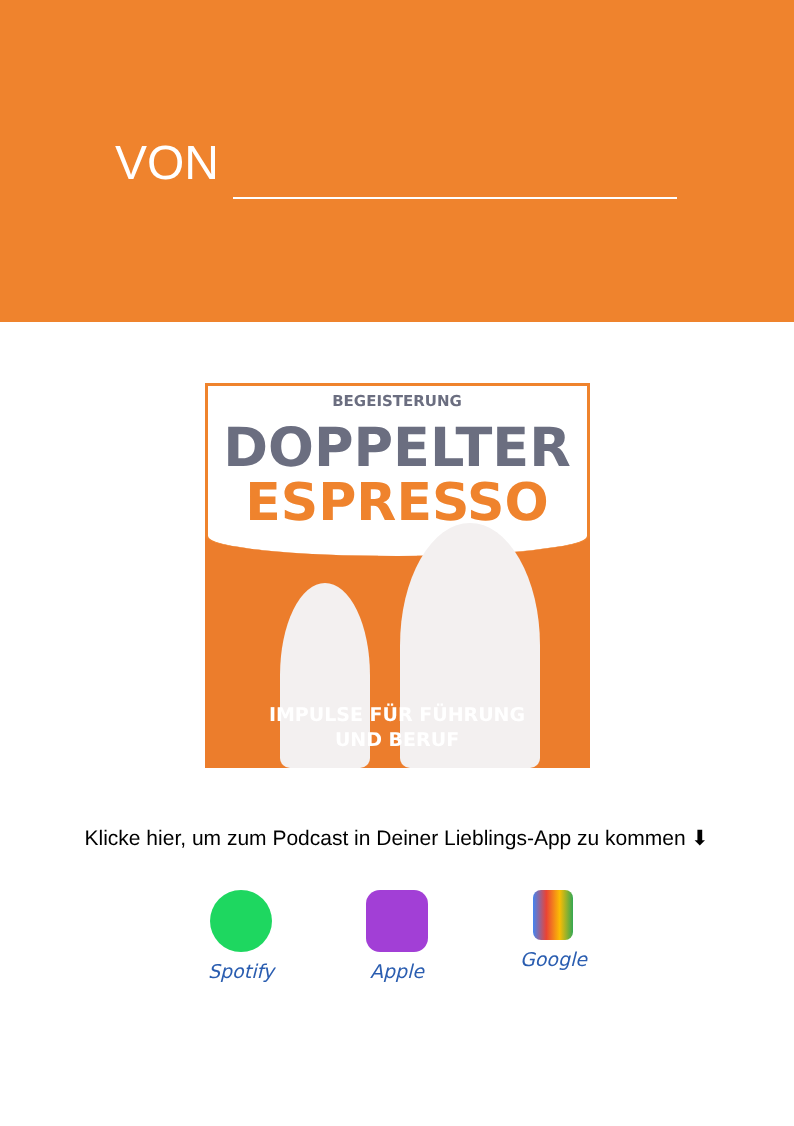VON
BEGEISTERUNG
DOPPELTER
ESPRESSO
IMPULSE FÜR FÜHRUNG
UND BERUF
Klicke hier, um zum Podcast in Deiner Lieblings-App zu kommen ⬇
Spotify
Apple Google